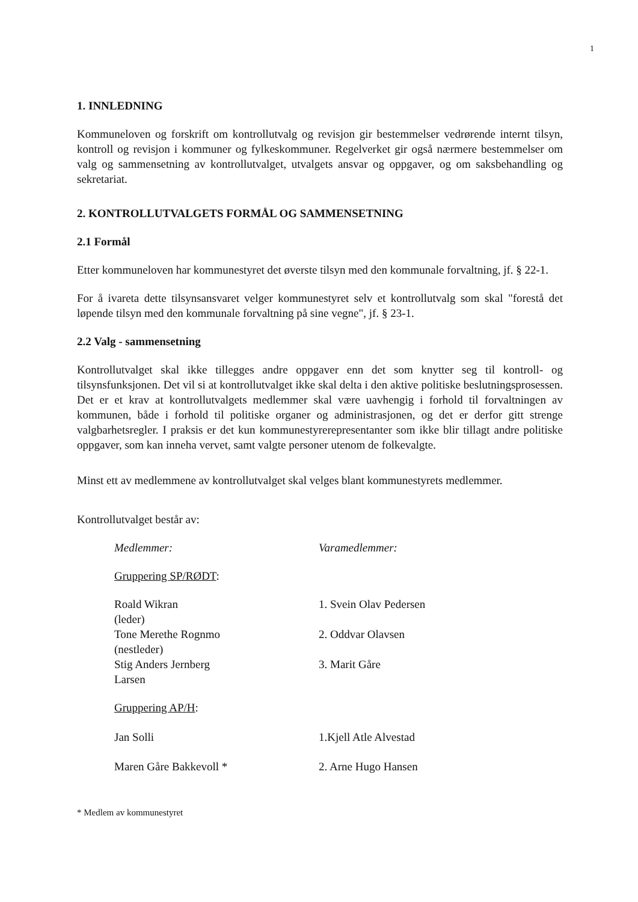1
1. INNLEDNING
Kommuneloven og forskrift om kontrollutvalg og revisjon gir bestemmelser vedrørende internt tilsyn, kontroll og revisjon i kommuner og fylkeskommuner. Regelverket gir også nærmere bestemmelser om valg og sammensetning av kontrollutvalget, utvalgets ansvar og oppgaver, og om saksbehandling og sekretariat.
2. KONTROLLUTVALGETS FORMÅL OG SAMMENSETNING
2.1 Formål
Etter kommuneloven har kommunestyret det øverste tilsyn med den kommunale forvaltning, jf. § 22-1.
For å ivareta dette tilsynsansvaret velger kommunestyret selv et kontrollutvalg som skal "forestå det løpende tilsyn med den kommunale forvaltning på sine vegne", jf. § 23-1.
2.2 Valg - sammensetning
Kontrollutvalget skal ikke tillegges andre oppgaver enn det som knytter seg til kontroll- og tilsynsfunksjonen. Det vil si at kontrollutvalget ikke skal delta i den aktive politiske beslutningsprosessen. Det er et krav at kontrollutvalgets medlemmer skal være uavhengig i forhold til forvaltningen av kommunen, både i forhold til politiske organer og administrasjonen, og det er derfor gitt strenge valgbarhetsregler. I praksis er det kun kommunestyrerepresentanter som ikke blir tillagt andre politiske oppgaver, som kan inneha vervet, samt valgte personer utenom de folkevalgte.
Minst ett av medlemmene av kontrollutvalget skal velges blant kommunestyrets medlemmer.
Kontrollutvalget består av:
| Medlemmer: | Varamedlemmer: |
| Gruppering SP/RØDT : | |
| Roald Wikran (leder) | 1. Svein Olav Pedersen |
| Tone Merethe Rognmo (nestleder) | 2. Oddvar Olavsen |
| Stig Anders Jernberg Larsen | 3. Marit Gåre |
| Gruppering AP/H : | |
| Jan Solli | 1.Kjell Atle Alvestad |
| Maren Gåre Bakkevoll * | 2. Arne Hugo Hansen |
* Medlem av kommunestyret